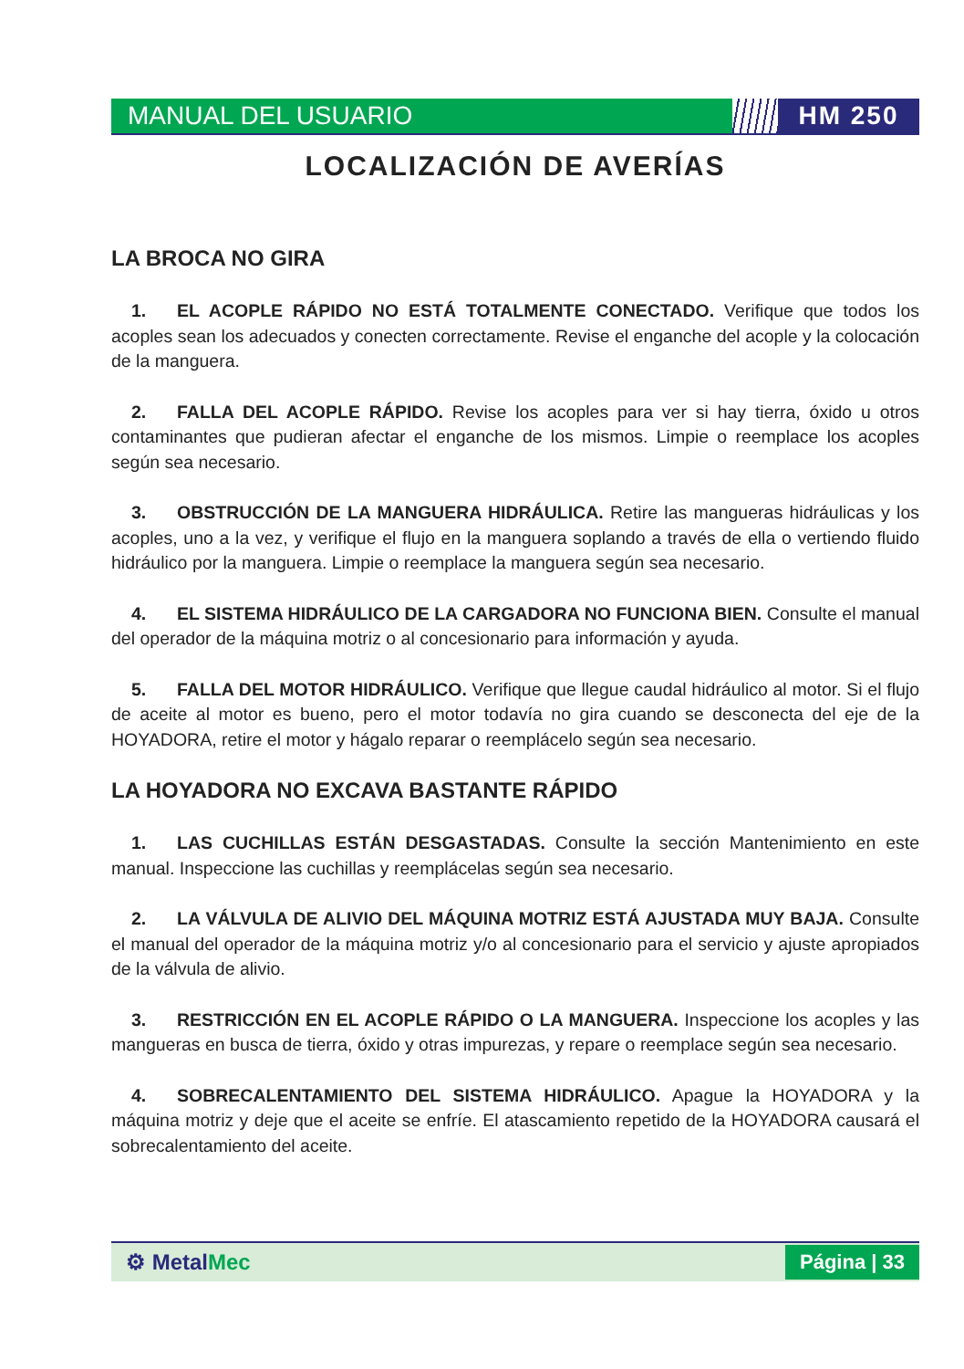MANUAL DEL USUARIO HM 250
LOCALIZACIÓN DE AVERÍAS
LA BROCA NO GIRA
1. EL ACOPLE RÁPIDO NO ESTÁ TOTALMENTE CONECTADO. Verifique que todos los acoples sean los adecuados y conecten correctamente. Revise el enganche del acople y la colocación de la manguera.
2. FALLA DEL ACOPLE RÁPIDO. Revise los acoples para ver si hay tierra, óxido u otros contaminantes que pudieran afectar el enganche de los mismos. Limpie o reemplace los acoples según sea necesario.
3. OBSTRUCCIÓN DE LA MANGUERA HIDRÁULICA. Retire las mangueras hidráulicas y los acoples, uno a la vez, y verifique el flujo en la manguera soplando a través de ella o vertiendo fluido hidráulico por la manguera. Limpie o reemplace la manguera según sea necesario.
4. EL SISTEMA HIDRÁULICO DE LA CARGADORA NO FUNCIONA BIEN. Consulte el manual del operador de la máquina motriz o al concesionario para información y ayuda.
5. FALLA DEL MOTOR HIDRÁULICO. Verifique que llegue caudal hidráulico al motor. Si el flujo de aceite al motor es bueno, pero el motor todavía no gira cuando se desconecta del eje de la HOYADORA, retire el motor y hágalo reparar o reemplácelo según sea necesario.
LA HOYADORA NO EXCAVA BASTANTE RÁPIDO
1. LAS CUCHILLAS ESTÁN DESGASTADAS. Consulte la sección Mantenimiento en este manual. Inspeccione las cuchillas y reemplácelas según sea necesario.
2. LA VÁLVULA DE ALIVIO DEL MÁQUINA MOTRIZ ESTÁ AJUSTADA MUY BAJA. Consulte el manual del operador de la máquina motriz y/o al concesionario para el servicio y ajuste apropiados de la válvula de alivio.
3. RESTRICCIÓN EN EL ACOPLE RÁPIDO O LA MANGUERA. Inspeccione los acoples y las mangueras en busca de tierra, óxido y otras impurezas, y repare o reemplace según sea necesario.
4. SOBRECALENTAMIENTO DEL SISTEMA HIDRÁULICO. Apague la HOYADORA y la máquina motriz y deje que el aceite se enfríe. El atascamiento repetido de la HOYADORA causará el sobrecalentamiento del aceite.
⚙ MetalMec
Página | 33